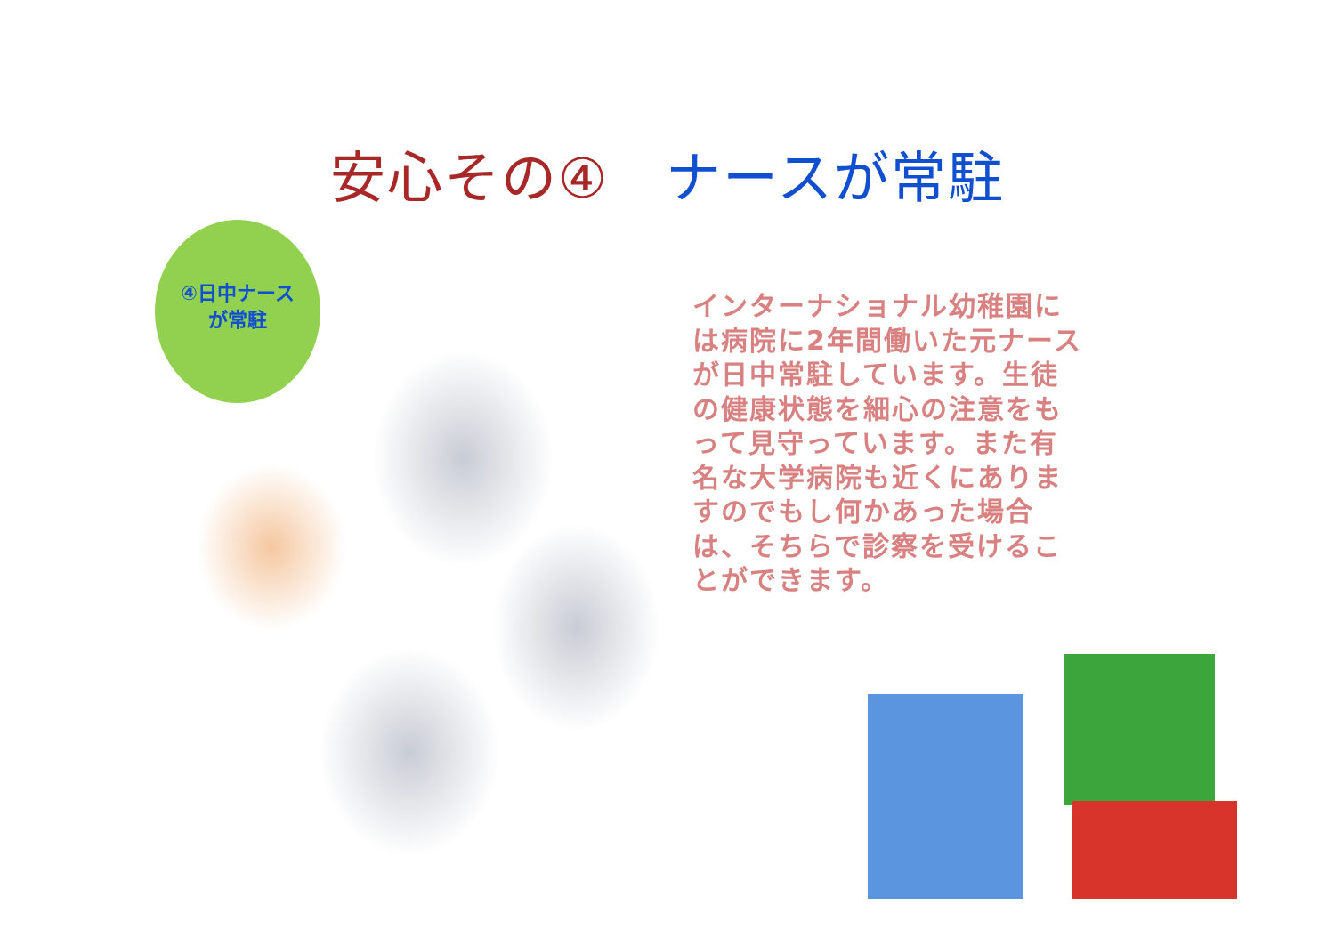安心その④　ナースが常駐
④日中ナース
が常駐
インターナショナル幼稚園には病院に2年間働いた元ナースが日中常駐しています。生徒の健康状態を細心の注意をもって見守っています。また有名な大学病院も近くにありますのでもし何かあった場合は、そちらで診察を受けることができます。